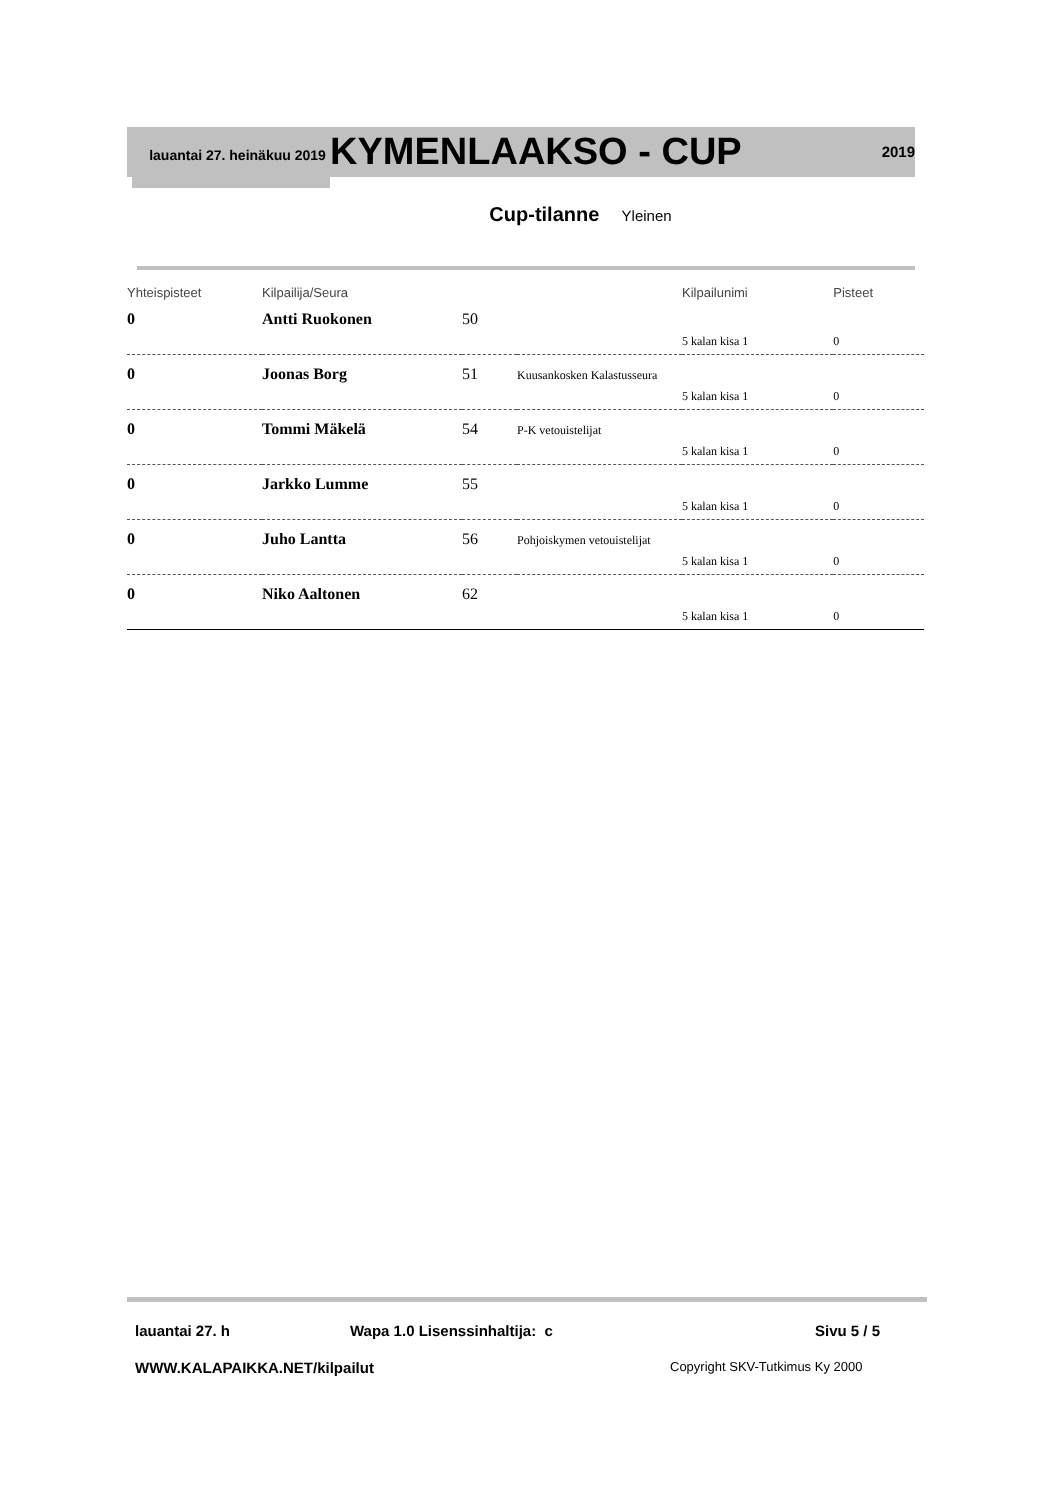lauantai 27. heinäkuu 2019
KYMENLAAKSO - CUP
2019
Cup-tilanne Yleinen
| Yhteispisteet | Kilpailija/Seura | | | Kilpailunimi | Pisteet |
| 0 | Antti Ruokonen | 50 | | | |
| | | | | 5 kalan kisa 1 | 0 |
| 0 | Joonas Borg | 51 | Kuusankosken Kalastusseura | | |
| | | | | 5 kalan kisa 1 | 0 |
| 0 | Tommi Mäkelä | 54 | P-K vetouistelijat | | |
| | | | | 5 kalan kisa 1 | 0 |
| 0 | Jarkko Lumme | 55 | | | |
| | | | | 5 kalan kisa 1 | 0 |
| 0 | Juho Lantta | 56 | Pohjoiskymen vetouistelijat | | |
| | | | | 5 kalan kisa 1 | 0 |
| 0 | Niko Aaltonen | 62 | | | |
| | | | | 5 kalan kisa 1 | 0 |
lauantai 27. h Wapa 1.0 Lisenssinhaltija: c Sivu 5 / 5
WWW.KALAPAIKKA.NET/kilpailut Copyright SKV-Tutkimus Ky 2000